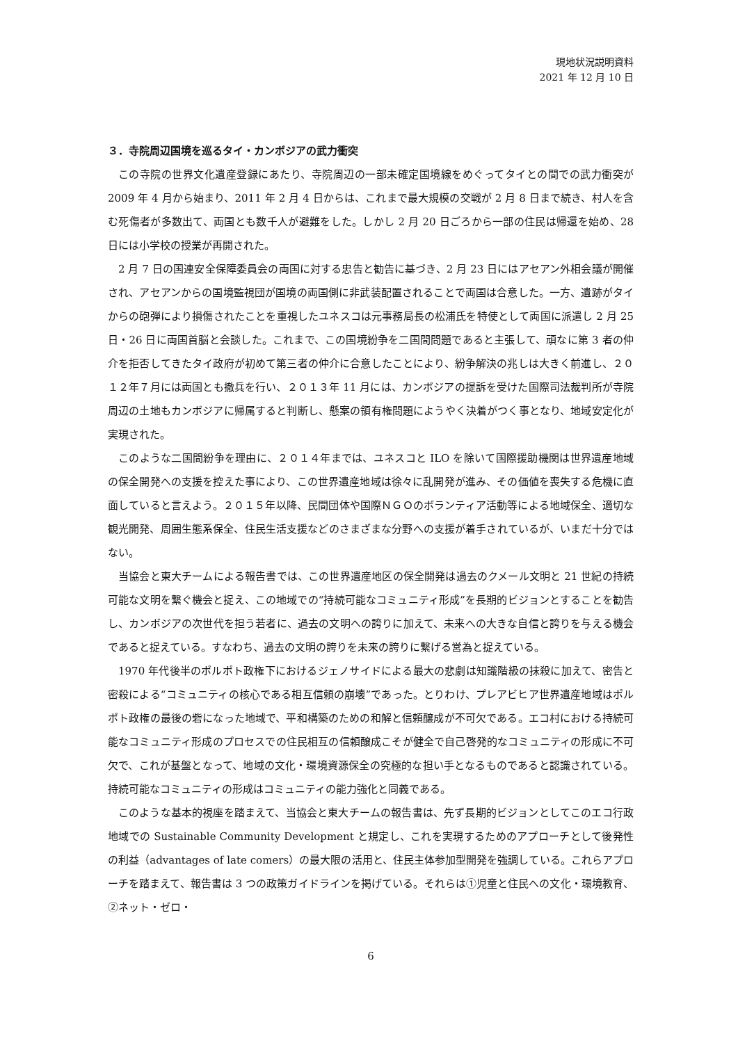現地状況説明資料
2021 年 12 月 10 日
３．寺院周辺国境を巡るタイ・カンボジアの武力衝突
この寺院の世界文化遺産登録にあたり、寺院周辺の一部未確定国境線をめぐってタイとの間での武力衝突が 2009 年 4 月から始まり、2011 年 2 月 4 日からは、これまで最大規模の交戦が 2 月 8 日まで続き、村人を含む死傷者が多数出て、両国とも数千人が避難をした。しかし 2 月 20 日ごろから一部の住民は帰還を始め、28 日には小学校の授業が再開された。
2 月 7 日の国連安全保障委員会の両国に対する忠告と勧告に基づき、2 月 23 日にはアセアン外相会議が開催され、アセアンからの国境監視団が国境の両国側に非武装配置されることで両国は合意した。一方、遺跡がタイからの砲弾により損傷されたことを重視したユネスコは元事務局長の松浦氏を特使として両国に派遣し 2 月 25 日・26 日に両国首脳と会談した。これまで、この国境紛争を二国間問題であると主張して、頑なに第 3 者の仲介を拒否してきたタイ政府が初めて第三者の仲介に合意したことにより、紛争解決の兆しは大きく前進し、２０１２年７月には両国とも撤兵を行い、２０１３年 11 月には、カンボジアの提訴を受けた国際司法裁判所が寺院周辺の土地もカンボジアに帰属すると判断し、懸案の領有権問題にようやく決着がつく事となり、地域安定化が実現された。
このような二国間紛争を理由に、２０１４年までは、ユネスコと ILO を除いて国際援助機関は世界遺産地域の保全開発への支援を控えた事により、この世界遺産地域は徐々に乱開発が進み、その価値を喪失する危機に直面していると言えよう。２０１５年以降、民間団体や国際ＮＧＯのボランティア活動等による地域保全、適切な観光開発、周囲生態系保全、住民生活支援などのさまざまな分野への支援が着手されているが、いまだ十分ではない。
当協会と東大チームによる報告書では、この世界遺産地区の保全開発は過去のクメール文明と 21 世紀の持続可能な文明を繋ぐ機会と捉え、この地域での“持続可能なコミュニティ形成”を長期的ビジョンとすることを勧告し、カンボジアの次世代を担う若者に、過去の文明への誇りに加えて、未来への大きな自信と誇りを与える機会であると捉えている。すなわち、過去の文明の誇りを未来の誇りに繋げる営為と捉えている。
1970 年代後半のポルポト政権下におけるジェノサイドによる最大の悲劇は知識階級の抹殺に加えて、密告と密殺による“コミュニティの核心である相互信頼の崩壊”であった。とりわけ、プレアビヒア世界遺産地域はポルポト政権の最後の砦になった地域で、平和構築のための和解と信頼醸成が不可欠である。エコ村における持続可能なコミュニティ形成のプロセスでの住民相互の信頼醸成こそが健全で自己啓発的なコミュニティの形成に不可欠で、これが基盤となって、地域の文化・環境資源保全の究極的な担い手となるものであると認識されている。持続可能なコミュニティの形成はコミュニティの能力強化と同義である。
このような基本的視座を踏まえて、当協会と東大チームの報告書は、先ず長期的ビジョンとしてこのエコ行政地域での Sustainable Community Development と規定し、これを実現するためのアプローチとして後発性の利益（advantages of late comers）の最大限の活用と、住民主体参加型開発を強調している。これらアプローチを踏まえて、報告書は 3 つの政策ガイドラインを掲げている。それらは①児童と住民への文化・環境教育、②ネット・ゼロ・
6